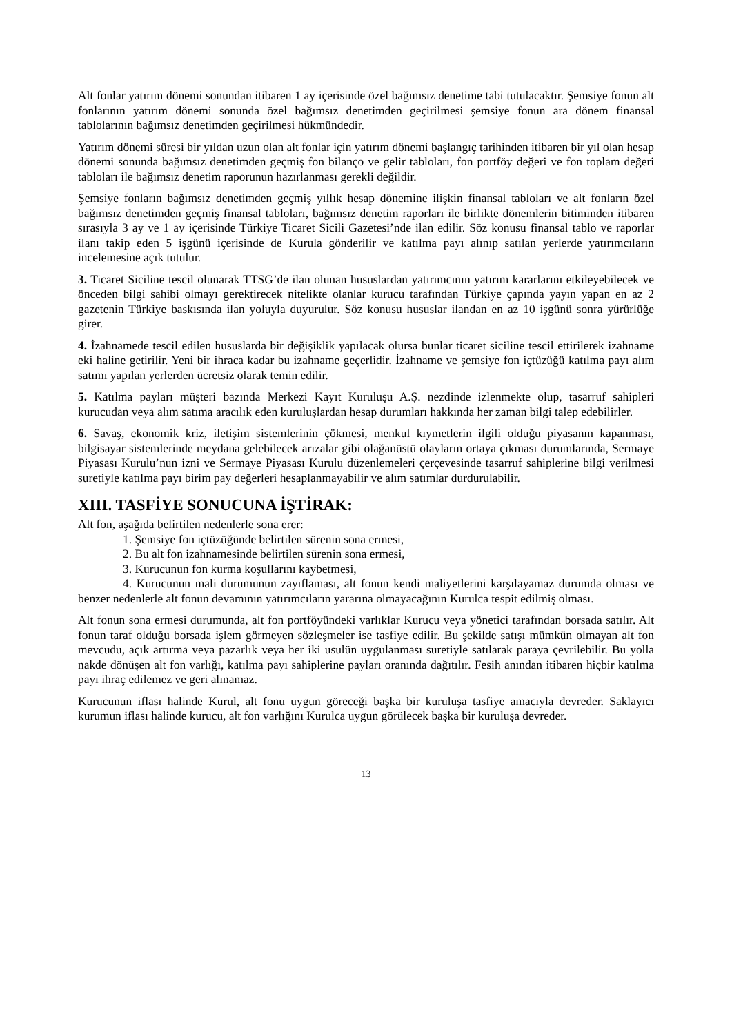Alt fonlar yatırım dönemi sonundan itibaren 1 ay içerisinde özel bağımsız denetime tabi tutulacaktır. Şemsiye fonun alt fonlarının yatırım dönemi sonunda özel bağımsız denetimden geçirilmesi şemsiye fonun ara dönem finansal tablolarının bağımsız denetimden geçirilmesi hükmündedir.
Yatırım dönemi süresi bir yıldan uzun olan alt fonlar için yatırım dönemi başlangıç tarihinden itibaren bir yıl olan hesap dönemi sonunda bağımsız denetimden geçmiş fon bilanço ve gelir tabloları, fon portföy değeri ve fon toplam değeri tabloları ile bağımsız denetim raporunun hazırlanması gerekli değildir.
Şemsiye fonların bağımsız denetimden geçmiş yıllık hesap dönemine ilişkin finansal tabloları ve alt fonların özel bağımsız denetimden geçmiş finansal tabloları, bağımsız denetim raporları ile birlikte dönemlerin bitiminden itibaren sırasıyla 3 ay ve 1 ay içerisinde Türkiye Ticaret Sicili Gazetesi’nde ilan edilir. Söz konusu finansal tablo ve raporlar ilanı takip eden 5 işgünü içerisinde de Kurula gönderilir ve katılma payı alınıp satılan yerlerde yatırımcıların incelemesine açık tutulur.
3. Ticaret Siciline tescil olunarak TTSG’de ilan olunan hususlardan yatırımcının yatırım kararlarını etkileyebilecek ve önceden bilgi sahibi olmayı gerektirecek nitelikte olanlar kurucu tarafından Türkiye çapında yayın yapan en az 2 gazetenin Türkiye baskısında ilan yoluyla duyurulur. Söz konusu hususlar ilandan en az 10 işgünü sonra yürürlüğe girer.
4. İzahnamede tescil edilen hususlarda bir değişiklik yapılacak olursa bunlar ticaret siciline tescil ettirilerek izahname eki haline getirilir. Yeni bir ihraca kadar bu izahname geçerlidir. İzahname ve şemsiye fon içtüzüğü katılma payı alım satımı yapılan yerlerden ücretsiz olarak temin edilir.
5. Katılma payları müşteri bazında Merkezi Kayıt Kuruluşu A.Ş. nezdinde izlenmekte olup, tasarruf sahipleri kurucudan veya alım satıma aracılık eden kuruluşlardan hesap durumları hakkında her zaman bilgi talep edebilirler.
6. Savaş, ekonomik kriz, iletişim sistemlerinin çökmesi, menkul kıymetlerin ilgili olduğu piyasanın kapanması, bilgisayar sistemlerinde meydana gelebilecek arızalar gibi olağanüstü olayların ortaya çıkması durumlarında, Sermaye Piyasası Kurulu’nun izni ve Sermaye Piyasası Kurulu düzenlemeleri çerçevesinde tasarruf sahiplerine bilgi verilmesi suretiyle katılma payı birim pay değerleri hesaplanmayabilir ve alım satımlar durdurulabilir.
XIII. TASFİYE SONUCUNA İŞTİRAK:
Alt fon, aşağıda belirtilen nedenlerle sona erer:
1. Şemsiye fon içtüzüğünde belirtilen sürenin sona ermesi,
2. Bu alt fon izahnamesinde belirtilen sürenin sona ermesi,
3. Kurucunun fon kurma koşullarını kaybetmesi,
4. Kurucunun mali durumunun zayıflaması, alt fonun kendi maliyetlerini karşılayamaz durumda olması ve benzer nedenlerle alt fonun devamının yatırımcıların yararına olmayacağının Kurulca tespit edilmiş olması.
Alt fonun sona ermesi durumunda, alt fon portföyündeki varlıklar Kurucu veya yönetici tarafından borsada satılır. Alt fonun taraf olduğu borsada işlem görmeyen sözleşmeler ise tasfiye edilir. Bu şekilde satışı mümkün olmayan alt fon mevcudu, açık artırma veya pazarlık veya her iki usulün uygulanması suretiyle satılarak paraya çevrilebilir. Bu yolla nakde dönüşen alt fon varlığı, katılma payı sahiplerine payları oranında dağıtılır. Fesih anından itibaren hiçbir katılma payı ihraç edilemez ve geri alınamaz.
Kurucunun iflası halinde Kurul, alt fonu uygun göreceği başka bir kuruluşa tasfiye amacıyla devreder. Saklayıcı kurumun iflası halinde kurucu, alt fon varlığını Kurulca uygun görülecek başka bir kuruluşa devreder.
13